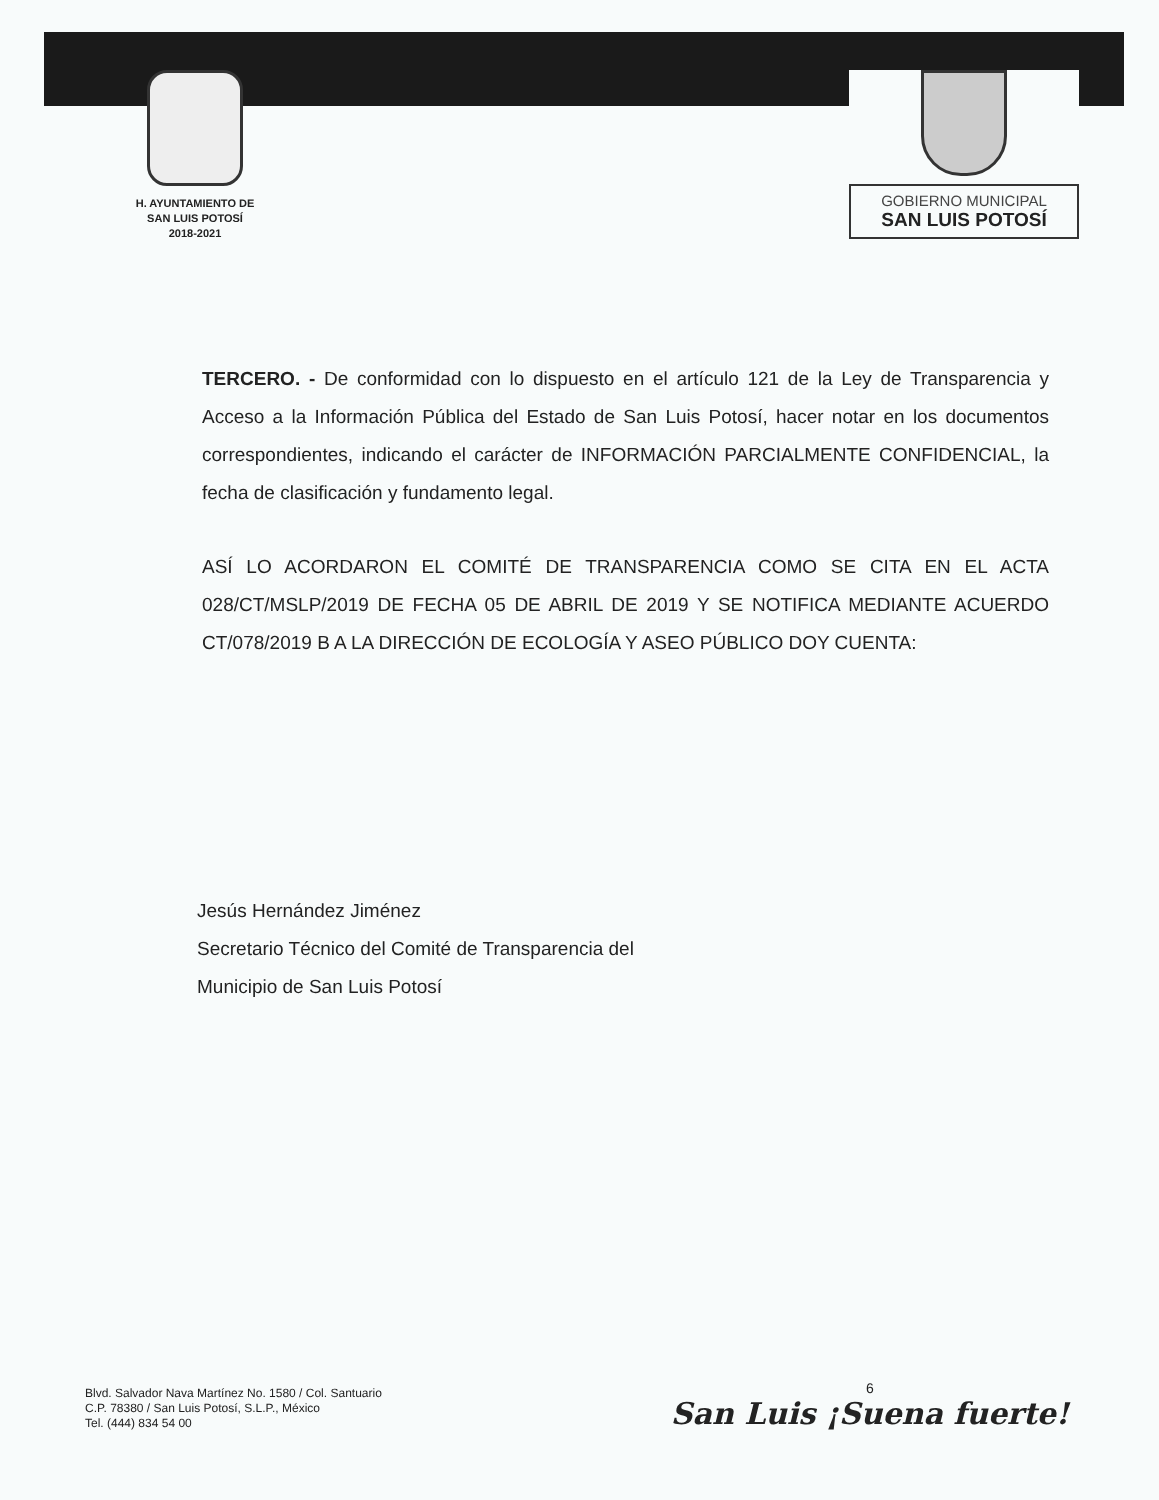H. AYUNTAMIENTO DE
SAN LUIS POTOSÍ
2018-2021
GOBIERNO MUNICIPAL
SAN LUIS POTOSÍ
TERCERO. - De conformidad con lo dispuesto en el artículo 121 de la Ley de Transparencia y Acceso a la Información Pública del Estado de San Luis Potosí, hacer notar en los documentos correspondientes, indicando el carácter de INFORMACIÓN PARCIALMENTE CONFIDENCIAL, la fecha de clasificación y fundamento legal.
ASÍ LO ACORDARON EL COMITÉ DE TRANSPARENCIA COMO SE CITA EN EL ACTA 028/CT/MSLP/2019 DE FECHA 05 DE ABRIL DE 2019 Y SE NOTIFICA MEDIANTE ACUERDO CT/078/2019 B A LA DIRECCIÓN DE ECOLOGÍA Y ASEO PÚBLICO DOY CUENTA:
Jesús Hernández Jiménez
Secretario Técnico del Comité de Transparencia del
Municipio de San Luis Potosí
Blvd. Salvador Nava Martínez No. 1580 / Col. Santuario
C.P. 78380 / San Luis Potosí, S.L.P., México
Tel. (444) 834 54 00
6
San Luis ¡Suena fuerte!